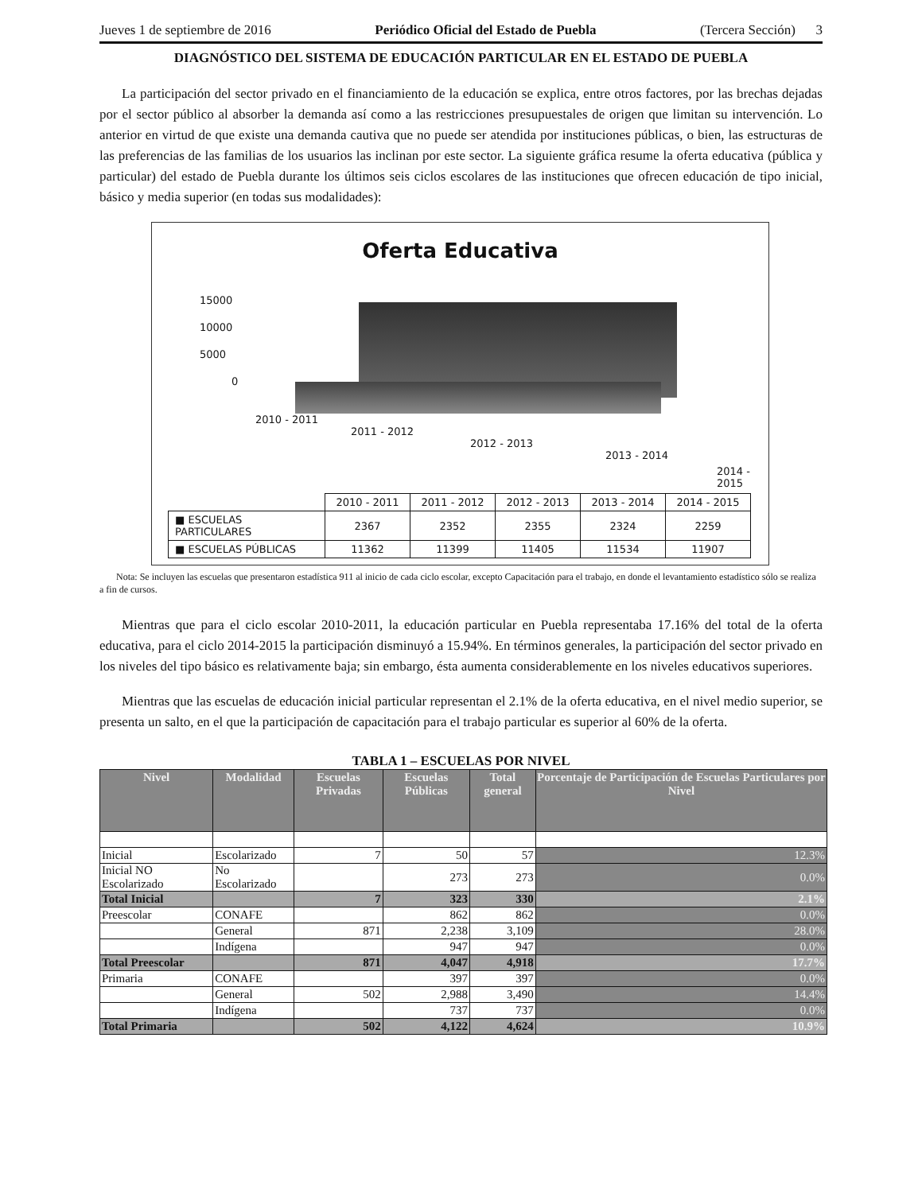Jueves 1 de septiembre de 2016 Periódico Oficial del Estado de Puebla (Tercera Sección) 3
DIAGNÓSTICO DEL SISTEMA DE EDUCACIÓN PARTICULAR EN EL ESTADO DE PUEBLA
La participación del sector privado en el financiamiento de la educación se explica, entre otros factores, por las brechas dejadas por el sector público al absorber la demanda así como a las restricciones presupuestales de origen que limitan su intervención. Lo anterior en virtud de que existe una demanda cautiva que no puede ser atendida por instituciones públicas, o bien, las estructuras de las preferencias de las familias de los usuarios las inclinan por este sector. La siguiente gráfica resume la oferta educativa (pública y particular) del estado de Puebla durante los últimos seis ciclos escolares de las instituciones que ofrecen educación de tipo inicial, básico y media superior (en todas sus modalidades):
Oferta Educativa
15000
10000
5000
0
2010 - 2011
2011 - 2012
2012 - 2013
2013 - 2014
2014 - 2015
| | 2010 - 2011 | 2011 - 2012 | 2012 - 2013 | 2013 - 2014 | 2014 - 2015 |
| ■ ESCUELAS PARTICULARES | 2367 | 2352 | 2355 | 2324 | 2259 |
| ■ ESCUELAS PÚBLICAS | 11362 | 11399 | 11405 | 11534 | 11907 |
Nota: Se incluyen las escuelas que presentaron estadística 911 al inicio de cada ciclo escolar, excepto Capacitación para el trabajo, en donde el levantamiento estadístico sólo se realiza a fin de cursos.
Mientras que para el ciclo escolar 2010-2011, la educación particular en Puebla representaba 17.16% del total de la oferta educativa, para el ciclo 2014-2015 la participación disminuyó a 15.94%. En términos generales, la participación del sector privado en los niveles del tipo básico es relativamente baja; sin embargo, ésta aumenta considerablemente en los niveles educativos superiores.
Mientras que las escuelas de educación inicial particular representan el 2.1% de la oferta educativa, en el nivel medio superior, se presenta un salto, en el que la participación de capacitación para el trabajo particular es superior al 60% de la oferta.
TABLA 1 – ESCUELAS POR NIVEL
| Nivel | Modalidad | Escuelas Privadas | Escuelas Públicas | Total general | Porcentaje de Participación de Escuelas Particulares por Nivel |
| --- | --- | --- | --- | --- | --- |
| Inicial | Escolarizado | 7 | 50 | 57 | 12.3% |
| Inicial NO Escolarizado | No Escolarizado | | 273 | 273 | 0.0% |
| Total Inicial | | 7 | 323 | 330 | 2.1% |
| Preescolar | CONAFE | | 862 | 862 | 0.0% |
| | General | 871 | 2,238 | 3,109 | 28.0% |
| | Indígena | | 947 | 947 | 0.0% |
| Total Preescolar | | 871 | 4,047 | 4,918 | 17.7% |
| Primaria | CONAFE | | 397 | 397 | 0.0% |
| | General | 502 | 2,988 | 3,490 | 14.4% |
| | Indígena | | 737 | 737 | 0.0% |
| Total Primaria | | 502 | 4,122 | 4,624 | 10.9% |